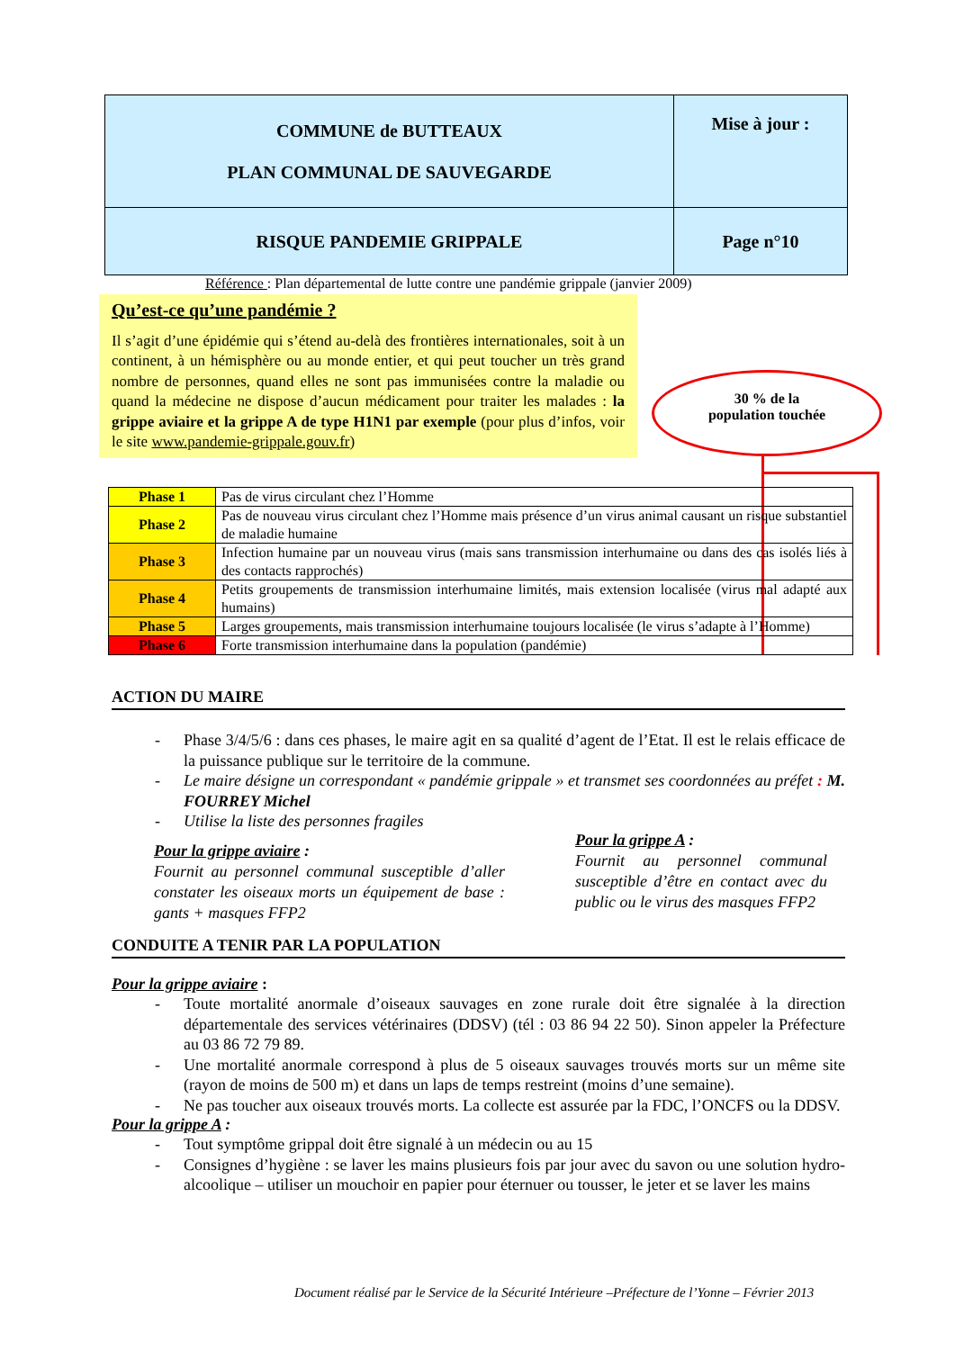| COMMUNE de BUTTEAUX PLAN COMMUNAL DE SAUVEGARDE | Mise à jour : |
| RISQUE PANDEMIE GRIPPALE | Page n°10 |
Référence : Plan départemental de lutte contre une pandémie grippale (janvier 2009)
Qu’est-ce qu’une pandémie ?
Il s’agit d’une épidémie qui s’étend au-delà des frontières internationales, soit à un continent, à un hémisphère ou au monde entier, et qui peut toucher un très grand nombre de personnes, quand elles ne sont pas immunisées contre la maladie ou quand la médecine ne dispose d’aucun médicament pour traiter les malades : la grippe aviaire et la grippe A de type H1N1 par exemple (pour plus d’infos, voir le site www.pandemie-grippale.gouv.fr)
30 % de la
population touchée
| Phase 1 | Pas de virus circulant chez l’Homme |
| Phase 2 | Pas de nouveau virus circulant chez l’Homme mais présence d’un virus animal causant un risque substantiel de maladie humaine |
| Phase 3 | Infection humaine par un nouveau virus (mais sans transmission interhumaine ou dans des cas isolés liés à des contacts rapprochés) |
| Phase 4 | Petits groupements de transmission interhumaine limités, mais extension localisée (virus mal adapté aux humains) |
| Phase 5 | Larges groupements, mais transmission interhumaine toujours localisée (le virus s’adapte à l’Homme) |
| Phase 6 | Forte transmission interhumaine dans la population (pandémie) |
ACTION DU MAIRE
- Phase 3/4/5/6 : dans ces phases, le maire agit en sa qualité d’agent de l’Etat. Il est le relais efficace de la puissance publique sur le territoire de la commune.
- Le maire désigne un correspondant « pandémie grippale » et transmet ses coordonnées au préfet : M. FOURREY Michel
- Utilise la liste des personnes fragiles
Pour la grippe aviaire :
Fournit au personnel communal susceptible d’aller constater les oiseaux morts un équipement de base : gants + masques FFP2
Pour la grippe A :
Fournit au personnel communal susceptible d’être en contact avec du public ou le virus des masques FFP2
CONDUITE A TENIR PAR LA POPULATION
Pour la grippe aviaire :
- Toute mortalité anormale d’oiseaux sauvages en zone rurale doit être signalée à la direction départementale des services vétérinaires (DDSV) (tél : 03 86 94 22 50). Sinon appeler la Préfecture au 03 86 72 79 89.
- Une mortalité anormale correspond à plus de 5 oiseaux sauvages trouvés morts sur un même site (rayon de moins de 500 m) et dans un laps de temps restreint (moins d’une semaine).
- Ne pas toucher aux oiseaux trouvés morts. La collecte est assurée par la FDC, l’ONCFS ou la DDSV.
Pour la grippe A :
- Tout symptôme grippal doit être signalé à un médecin ou au 15
- Consignes d’hygiène : se laver les mains plusieurs fois par jour avec du savon ou une solution hydro-alcoolique – utiliser un mouchoir en papier pour éternuer ou tousser, le jeter et se laver les mains
Document réalisé par le Service de la Sécurité Intérieure –Préfecture de l’Yonne – Février 2013